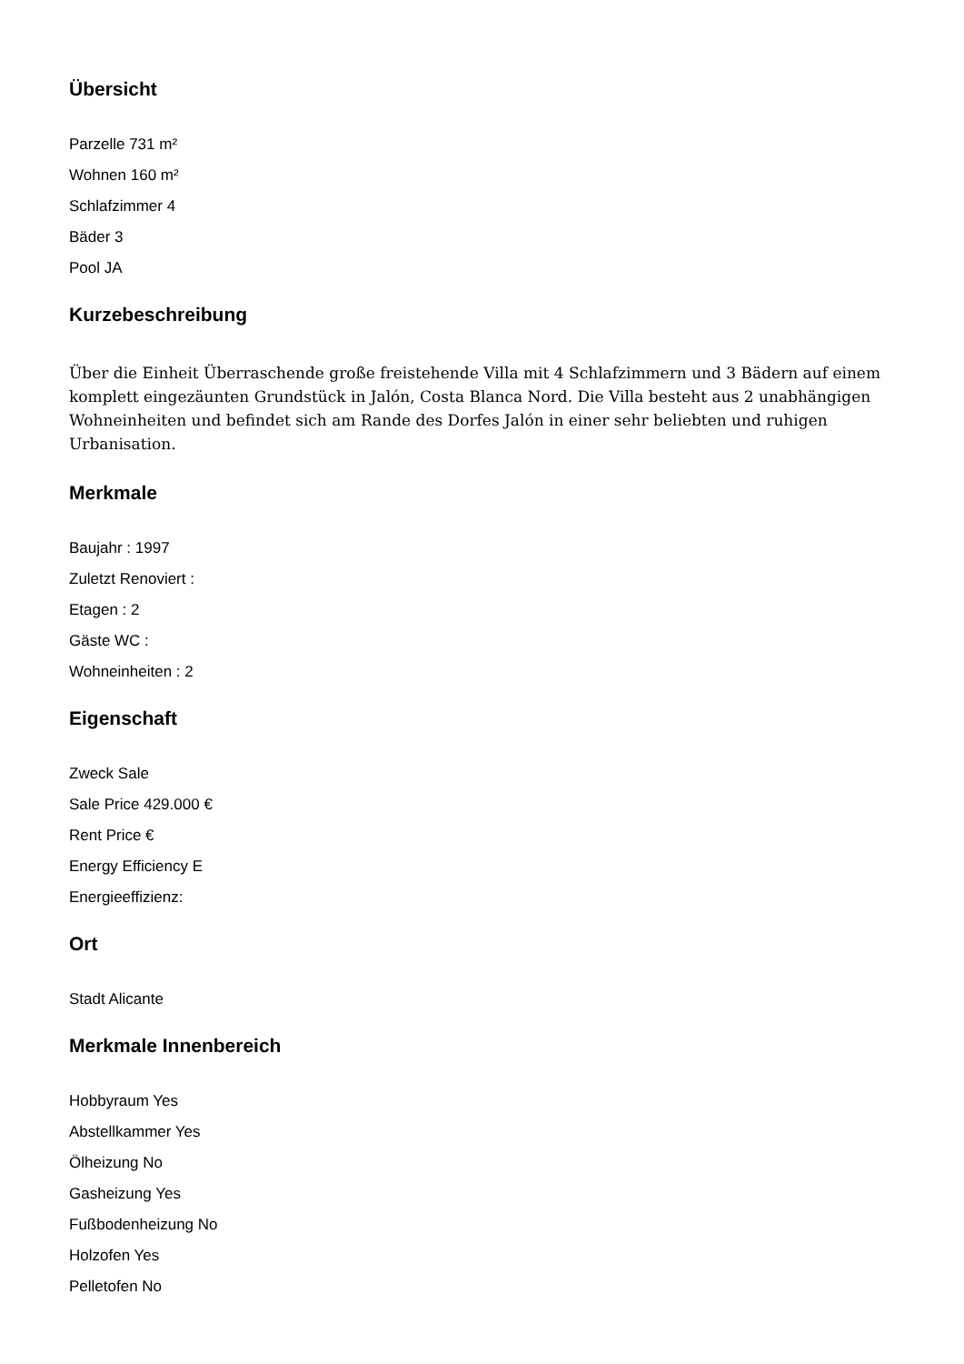Übersicht
Parzelle 731 m²
Wohnen 160 m²
Schlafzimmer 4
Bäder 3
Pool JA
Kurzebeschreibung
Über die Einheit Überraschende große freistehende Villa mit 4 Schlafzimmern und 3 Bädern auf einem komplett eingezäunten Grundstück in Jalón, Costa Blanca Nord. Die Villa besteht aus 2 unabhängigen Wohneinheiten und befindet sich am Rande des Dorfes Jalón in einer sehr beliebten und ruhigen Urbanisation.
Merkmale
Baujahr : 1997
Zuletzt Renoviert :
Etagen : 2
Gäste WC :
Wohneinheiten : 2
Eigenschaft
Zweck Sale
Sale Price 429.000 €
Rent Price €
Energy Efficiency E
Energieeffizienz:
Ort
Stadt Alicante
Merkmale Innenbereich
Hobbyraum Yes
Abstellkammer Yes
Ölheizung No
Gasheizung Yes
Fußbodenheizung No
Holzofen Yes
Pelletofen No